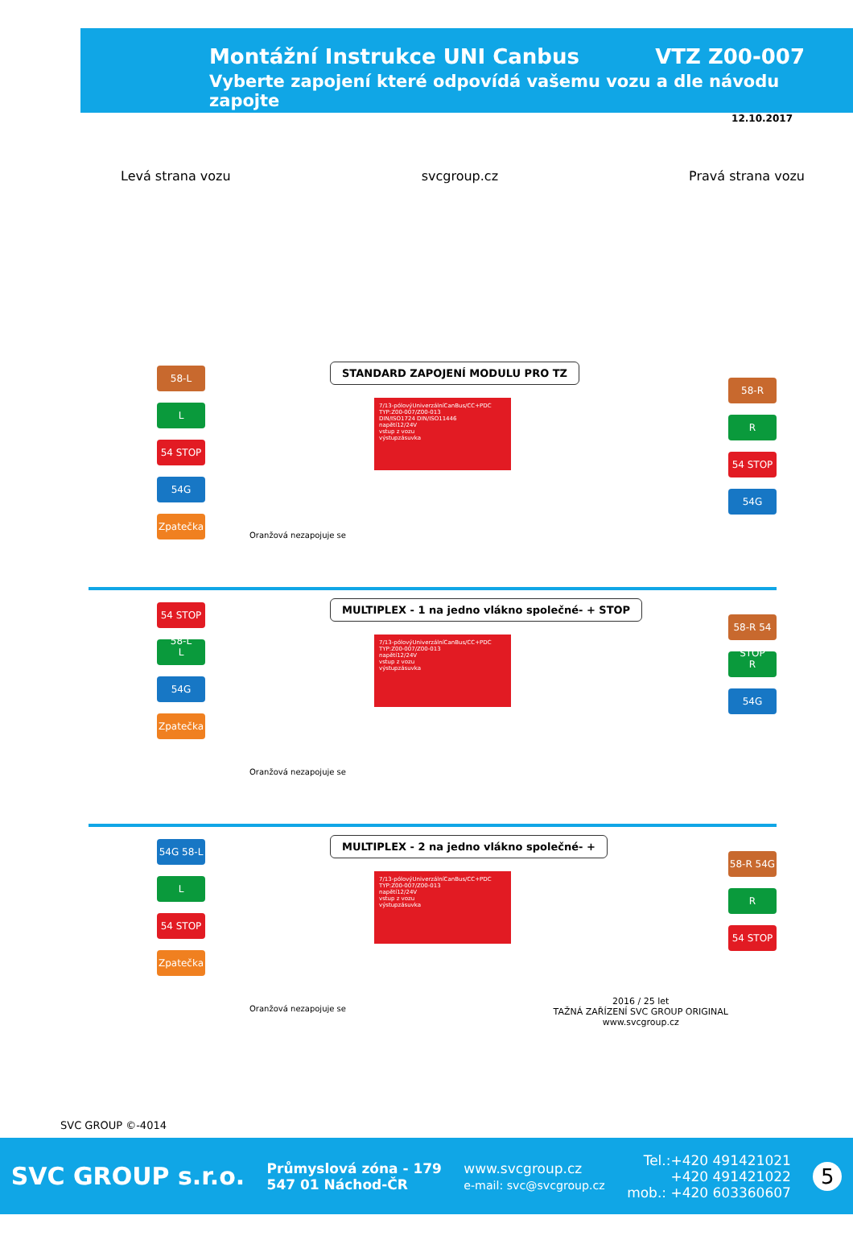Montážní Instrukce UNI Canbus VTZ Z00-007
Vyberte zapojení které odpovídá vašemu vozu a dle návodu zapojte
12.10.2017
Levá strana vozu svcgroup.cz Pravá strana vozu
STANDARD ZAPOJENÍ MODULU PRO TZ
7/13-pólovýUniverzálníCanBus/CC+PDC
TYP:Z00-007/Z00-013
DIN/ISO1724 DIN/ISO11446
napětí12/24V
vstup z vozu
výstupzásuvka
58-L
L
54 STOP
54G
Zpatečka
58-R
R
54 STOP
54G
Oranžová nezapojuje se
MULTIPLEX - 1 na jedno vlákno společné- + STOP
7/13-pólovýUniverzálníCanBus/CC+PDC
TYP:Z00-007/Z00-013
napětí12/24V
vstup z vozu
výstupzásuvka
54 STOP 58-L
L
54G
Zpatečka
58-R 54 STOP
R
54G
Oranžová nezapojuje se
MULTIPLEX - 2 na jedno vlákno společné- +
7/13-pólovýUniverzálníCanBus/CC+PDC
TYP:Z00-007/Z00-013
napětí12/24V
vstup z vozu
výstupzásuvka
54G 58-L
L
54 STOP
Zpatečka
58-R 54G
R
54 STOP
Oranžová nezapojuje se
2016 / 25 let
TAŽNÁ ZAŘÍZENÍ SVC GROUP ORIGINAL
www.svcgroup.cz
SVC GROUP ©-4014
SVC GROUP s.r.o. Průmyslová zóna - 179
547 01 Náchod-ČR www.svcgroup.cz
e-mail: svc@svcgroup.cz Tel.:+420 491421021
+420 491421022
mob.: +420 603360607 5